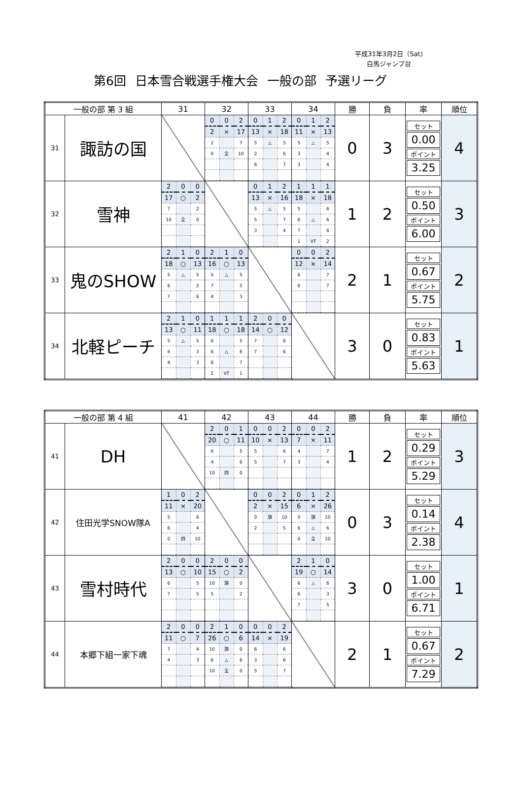平成31年3月2日（Sat)
白馬ジャンプ台
第6回 日本雪合戦選手権大会 一般の部 予選リーグ
| 一般の部 第 3 組 | | 31 | 32 | 33 | 34 | 勝 | 負 | 率 | 順位 |
| --- | --- | --- | --- | --- | --- | --- | --- | --- | --- |
| 31 | 諏訪の国 | | / 0 / 0 / 2 / / 2 / × / 17 / / 2 / / 7 / / 0 / 全 / 10 / | / 0 / 1 / 2 / / 13 / × / 18 / / 5 / △ / 5 / / 2 / / 6 / / 6 / / 7 / | / 0 / 1 / 2 / / 11 / × / 13 / / 5 / △ / 5 / / 3 / / 4 / / 3 / / 4 / | 0 | 3 | セット 0.00 ポイント 3.25 | 4 |
| 32 | 雪神 | / 2 / 0 / 0 / / 17 / ○ / 2 / / 7 / / 2 / / 10 / 全 / 0 / | | / 0 / 1 / 2 / / 13 / × / 16 / / 5 / △ / 5 / / 5 / / 7 / / 3 / / 4 / | / 1 / 1 / 1 / / 18 / × / 18 / / 5 / / 6 / / 6 / △ / 6 / / 7 / / 6 / / 1 / VT / 2 / | 1 | 2 | セット 0.50 ポイント 6.00 | 3 |
| 33 | 鬼のSHOW | / 2 / 1 / 0 / / 18 / ○ / 13 / / 5 / △ / 5 / / 6 / / 2 / / 7 / / 6 / | / 2 / 1 / 0 / / 16 / ○ / 13 / / 5 / △ / 5 / / 7 / / 5 / / 4 / / 3 / | | / 0 / 0 / 2 / / 12 / × / 14 / / 6 / / 7 / / 6 / / 7 / | 2 | 1 | セット 0.67 ポイント 5.75 | 2 |
| 34 | 北軽ピーチ | / 2 / 1 / 0 / / 13 / ○ / 11 / / 5 / △ / 5 / / 4 / / 3 / / 4 / / 3 / | / 1 / 1 / 1 / / 18 / ○ / 18 / / 6 / / 5 / / 6 / △ / 6 / / 6 / / 7 / / 2 / VT / 1 / | / 2 / 0 / 0 / / 14 / ○ / 12 / / 7 / / 6 / / 7 / / 6 / | | 3 | 0 | セット 0.83 ポイント 5.63 | 1 |
| 一般の部 第 4 組 | | 41 | 42 | 43 | 44 | 勝 | 負 | 率 | 順位 |
| --- | --- | --- | --- | --- | --- | --- | --- | --- | --- |
| 41 | DH | | / 2 / 0 / 1 / / 20 / ○ / 11 / / 6 / / 5 / / 4 / / 6 / / 10 / 四 / 0 / | / 0 / 0 / 2 / / 10 / × / 13 / / 5 / / 6 / / 5 / / 7 / | / 0 / 0 / 2 / / 7 / × / 11 / / 4 / / 7 / / 3 / / 4 / | 1 | 2 | セット 0.29 ポイント 5.29 | 3 |
| 42 | 住田光学SNOW隊A | / 1 / 0 / 2 / / 11 / × / 20 / / 5 / / 6 / / 6 / / 4 / / 0 / 四 / 10 / | | / 0 / 0 / 2 / / 2 / × / 15 / / 0 / 旗 / 10 / / 2 / / 5 / | / 0 / 1 / 2 / / 6 / × / 26 / / 0 / 旗 / 10 / / 6 / △ / 6 / / 0 / 全 / 10 / | 0 | 3 | セット 0.14 ポイント 2.38 | 4 |
| 43 | 雪村時代 | / 2 / 0 / 0 / / 13 / ○ / 10 / / 6 / / 5 / / 7 / / 5 / | / 2 / 0 / 0 / / 15 / ○ / 2 / / 10 / 旗 / 0 / / 5 / / 2 / | | / 2 / 1 / 0 / / 19 / ○ / 14 / / 6 / △ / 6 / / 6 / / 3 / / 7 / / 5 / | 3 | 0 | セット 1.00 ポイント 6.71 | 1 |
| 44 | 本郷下組一家下魂 | / 2 / 0 / 0 / / 11 / ○ / 7 / / 7 / / 4 / / 4 / / 3 / | / 2 / 1 / 0 / / 26 / ○ / 6 / / 10 / 旗 / 0 / / 6 / △ / 6 / / 10 / 全 / 0 / | / 0 / 0 / 2 / / 14 / × / 19 / / 6 / / 6 / / 3 / / 6 / / 5 / / 7 / | | 2 | 1 | セット 0.67 ポイント 7.29 | 2 |